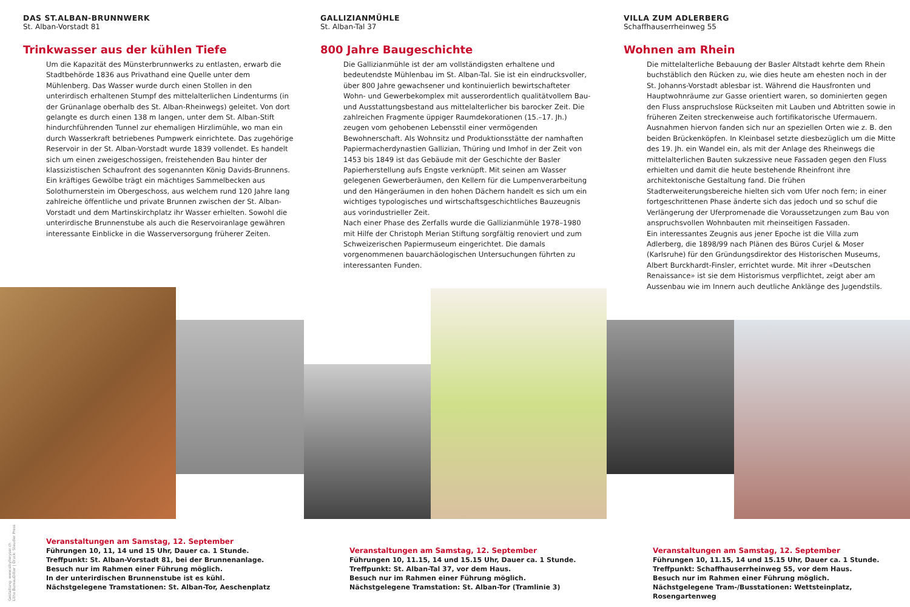DAS ST.ALBAN-BRUNNWERK
St. Alban-Vorstadt 81
Trinkwasser aus der kühlen Tiefe
Um die Kapazität des Münsterbrunnwerks zu entlasten, erwarb die Stadtbehörde 1836 aus Privathand eine Quelle unter dem Mühlenberg. Das Wasser wurde durch einen Stollen in den unterirdisch erhaltenen Stumpf des mittelalterlichen Lindenturms (in der Grünanlage oberhalb des St. Alban-Rheinwegs) geleitet. Von dort gelangte es durch einen 138 m langen, unter dem St. Alban-Stift hindurchführenden Tunnel zur ehemaligen Hirzlimühle, wo man ein durch Wasserkraft betriebenes Pumpwerk einrichtete. Das zugehörige Reservoir in der St. Alban-Vorstadt wurde 1839 vollendet. Es handelt sich um einen zweigeschossigen, freistehenden Bau hinter der klassizistischen Schaufront des sogenannten König Davids-Brunnens. Ein kräftiges Gewölbe trägt ein mächtiges Sammelbecken aus Solothurnerstein im Obergeschoss, aus welchem rund 120 Jahre lang zahlreiche öffentliche und private Brunnen zwischen der St. Alban-Vorstadt und dem Martinskirchplatz ihr Wasser erhielten. Sowohl die unterirdische Brunnenstube als auch die Reservoiranlage gewähren interessante Einblicke in die Wasserversorgung früherer Zeiten.
GALLIZIANMÜHLE
St. Alban-Tal 37
800 Jahre Baugeschichte
Die Gallizianmühle ist der am vollständigsten erhaltene und bedeutendste Mühlenbau im St. Alban-Tal. Sie ist ein eindrucksvoller, über 800 Jahre gewachsener und kontinuierlich bewirtschafteter Wohn- und Gewerbekomplex mit ausserordentlich qualitätvollem Bau- und Ausstattungsbestand aus mittelalterlicher bis barocker Zeit. Die zahlreichen Fragmente üppiger Raumdekorationen (15.–17. Jh.) zeugen vom gehobenen Lebensstil einer vermögenden Bewohnerschaft. Als Wohnsitz und Produktionsstätte der namhaften Papiermacherdynastien Gallizian, Thüring und Imhof in der Zeit von 1453 bis 1849 ist das Gebäude mit der Geschichte der Basler Papierherstellung aufs Engste verknüpft. Mit seinen am Wasser gelegenen Gewerberäumen, den Kellern für die Lumpenverarbeitung und den Hängeräumen in den hohen Dächern handelt es sich um ein wichtiges typologisches und wirtschaftsgeschichtliches Bauzeugnis aus vorindustrieller Zeit.
Nach einer Phase des Zerfalls wurde die Gallizianmühle 1978–1980 mit Hilfe der Christoph Merian Stiftung sorgfältig renoviert und zum Schweizerischen Papiermuseum eingerichtet. Die damals vorgenommenen bauarchäologischen Untersuchungen führten zu interessanten Funden.
VILLA ZUM ADLERBERG
Schaffhauserrheinweg 55
Wohnen am Rhein
Die mittelalterliche Bebauung der Basler Altstadt kehrte dem Rhein buchstäblich den Rücken zu, wie dies heute am ehesten noch in der St. Johanns-Vorstadt ablesbar ist. Während die Hausfronten und Hauptwohnräume zur Gasse orientiert waren, so dominierten gegen den Fluss anspruchslose Rückseiten mit Lauben und Abtritten sowie in früheren Zeiten streckenweise auch fortifikatorische Ufermauern. Ausnahmen hiervon fanden sich nur an speziellen Orten wie z. B. den beiden Brückenköpfen. In Kleinbasel setzte diesbezüglich um die Mitte des 19. Jh. ein Wandel ein, als mit der Anlage des Rheinwegs die mittelalterlichen Bauten sukzessive neue Fassaden gegen den Fluss erhielten und damit die heute bestehende Rheinfront ihre architektonische Gestaltung fand. Die frühen Stadterweiterungsbereiche hielten sich vom Ufer noch fern; in einer fortgeschrittenen Phase änderte sich das jedoch und so schuf die Verlängerung der Uferpromenade die Voraussetzungen zum Bau von anspruchsvollen Wohnbauten mit rheinseitigen Fassaden.
Ein interessantes Zeugnis aus jener Epoche ist die Villa zum Adlerberg, die 1898/99 nach Plänen des Büros Curjel & Moser (Karlsruhe) für den Gründungsdirektor des Historischen Museums, Albert Burckhardt-Finsler, errichtet wurde. Mit ihrer «Deutschen Renaissance» ist sie dem Historismus verpflichtet, zeigt aber am Aussenbau wie im Innern auch deutliche Anklänge des Jugendstils.
Veranstaltungen am Samstag, 12. September
Führungen 10, 11, 14 und 15 Uhr, Dauer ca. 1 Stunde.
Treffpunkt: St. Alban-Vorstadt 81, bei der Brunnenanlage.
Besuch nur im Rahmen einer Führung möglich.
In der unterirdischen Brunnenstube ist es kühl.
Nächstgelegene Tramstationen: St. Alban-Tor, Aeschenplatz
Veranstaltungen am Samstag, 12. September
Führungen 10, 11.15, 14 und 15.15 Uhr, Dauer ca. 1 Stunde.
Treffpunkt: St. Alban-Tal 37, vor dem Haus.
Besuch nur im Rahmen einer Führung möglich.
Nächstgelegene Tramstation: St. Alban-Tor (Tramlinie 3)
Veranstaltungen am Samstag, 12. September
Führungen 10, 11.15, 14 und 15.15 Uhr, Dauer ca. 1 Stunde.
Treffpunkt: Schaffhauserrheinweg 55, vor dem Haus.
Besuch nur im Rahmen einer Führung möglich.
Nächstgelegene Tram-/Busstationen: Wettsteinplatz, Rosengartenweg
Gestaltung: www.sibylleryser.ch
Litho BureauDillier | Druck: Steudler Press